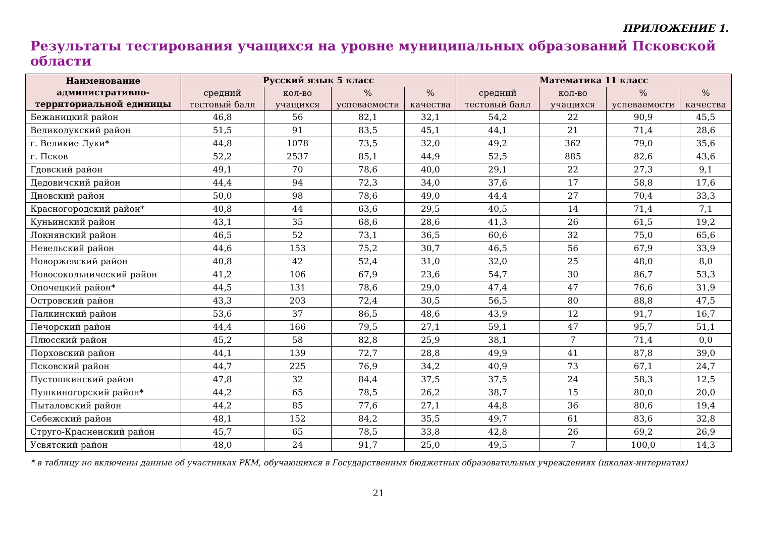ПРИЛОЖЕНИЕ 1.
Результаты тестирования учащихся на уровне муниципальных образований Псковской области
| Наименование административно-территориальной единицы | Русский язык 5 класс | | | | Математика 11 класс | | | |
| --- | --- | --- | --- | --- | --- | --- | --- | --- |
| | средний тестовый балл | кол-во учащихся | % успеваемости | % качества | средний тестовый балл | кол-во учащихся | % успеваемости | % качества |
| Бежаницкий район | 46,8 | 56 | 82,1 | 32,1 | 54,2 | 22 | 90,9 | 45,5 |
| Великолукский район | 51,5 | 91 | 83,5 | 45,1 | 44,1 | 21 | 71,4 | 28,6 |
| г. Великие Луки* | 44,8 | 1078 | 73,5 | 32,0 | 49,2 | 362 | 79,0 | 35,6 |
| г. Псков | 52,2 | 2537 | 85,1 | 44,9 | 52,5 | 885 | 82,6 | 43,6 |
| Гдовский район | 49,1 | 70 | 78,6 | 40,0 | 29,1 | 22 | 27,3 | 9,1 |
| Дедовичский район | 44,4 | 94 | 72,3 | 34,0 | 37,6 | 17 | 58,8 | 17,6 |
| Дновский район | 50,0 | 98 | 78,6 | 49,0 | 44,4 | 27 | 70,4 | 33,3 |
| Красногородский район* | 40,8 | 44 | 63,6 | 29,5 | 40,5 | 14 | 71,4 | 7,1 |
| Куньинский район | 43,1 | 35 | 68,6 | 28,6 | 41,3 | 26 | 61,5 | 19,2 |
| Локнянский район | 46,5 | 52 | 73,1 | 36,5 | 60,6 | 32 | 75,0 | 65,6 |
| Невельский район | 44,6 | 153 | 75,2 | 30,7 | 46,5 | 56 | 67,9 | 33,9 |
| Новоржевский район | 40,8 | 42 | 52,4 | 31,0 | 32,0 | 25 | 48,0 | 8,0 |
| Новосокольнический район | 41,2 | 106 | 67,9 | 23,6 | 54,7 | 30 | 86,7 | 53,3 |
| Опочецкий район* | 44,5 | 131 | 78,6 | 29,0 | 47,4 | 47 | 76,6 | 31,9 |
| Островский район | 43,3 | 203 | 72,4 | 30,5 | 56,5 | 80 | 88,8 | 47,5 |
| Палкинский район | 53,6 | 37 | 86,5 | 48,6 | 43,9 | 12 | 91,7 | 16,7 |
| Печорский район | 44,4 | 166 | 79,5 | 27,1 | 59,1 | 47 | 95,7 | 51,1 |
| Плюсский район | 45,2 | 58 | 82,8 | 25,9 | 38,1 | 7 | 71,4 | 0,0 |
| Порховский район | 44,1 | 139 | 72,7 | 28,8 | 49,9 | 41 | 87,8 | 39,0 |
| Псковский район | 44,7 | 225 | 76,9 | 34,2 | 40,9 | 73 | 67,1 | 24,7 |
| Пустошкинский район | 47,8 | 32 | 84,4 | 37,5 | 37,5 | 24 | 58,3 | 12,5 |
| Пушкиногорский район* | 44,2 | 65 | 78,5 | 26,2 | 38,7 | 15 | 80,0 | 20,0 |
| Пыталовский район | 44,2 | 85 | 77,6 | 27,1 | 44,8 | 36 | 80,6 | 19,4 |
| Себежский район | 48,1 | 152 | 84,2 | 35,5 | 49,7 | 61 | 83,6 | 32,8 |
| Струго-Красненский район | 45,7 | 65 | 78,5 | 33,8 | 42,8 | 26 | 69,2 | 26,9 |
| Усвятский район | 48,0 | 24 | 91,7 | 25,0 | 49,5 | 7 | 100,0 | 14,3 |
* в таблицу не включены данные об участниках РКМ, обучающихся в Государственных бюджетных образовательных учреждениях (школах-интернатах)
21